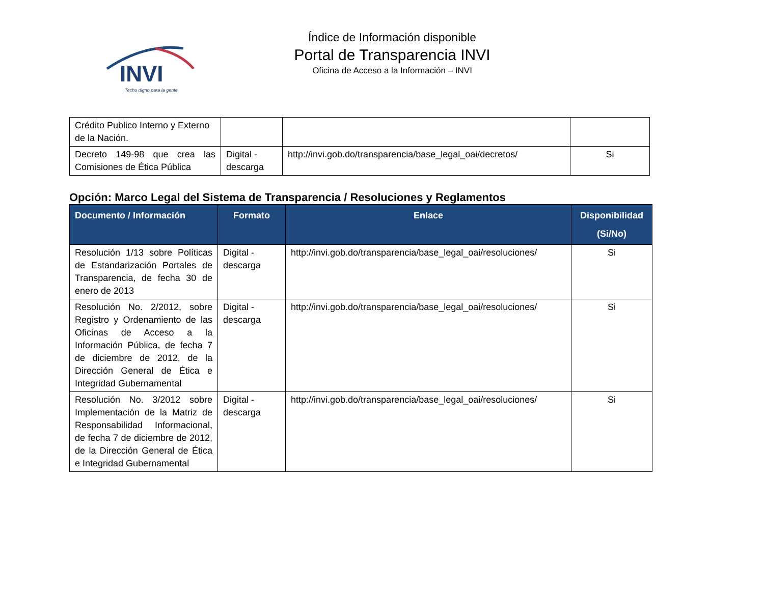INVI
Techo digno para la gente
Índice de Información disponible
Portal de Transparencia INVI
Oficina de Acceso a la Información – INVI
| Crédito Publico Interno y Externo de la Nación. | | | |
| Decreto 149-98 que crea las Comisiones de Ética Pública | Digital - descarga | http://invi.gob.do/transparencia/base_legal_oai/decretos/ | Si |
Opción: Marco Legal del Sistema de Transparencia / Resoluciones y Reglamentos
| Documento / Información | Formato | Enlace | Disponibilidad (Si/No) |
| --- | --- | --- | --- |
| Resolución 1/13 sobre Políticas de Estandarización Portales de Transparencia, de fecha 30 de enero de 2013 | Digital - descarga | http://invi.gob.do/transparencia/base_legal_oai/resoluciones/ | Si |
| Resolución No. 2/2012, sobre Registro y Ordenamiento de las Oficinas de Acceso a la Información Pública, de fecha 7 de diciembre de 2012, de la Dirección General de Ética e Integridad Gubernamental | Digital - descarga | http://invi.gob.do/transparencia/base_legal_oai/resoluciones/ | Si |
| Resolución No. 3/2012 sobre Implementación de la Matriz de Responsabilidad Informacional, de fecha 7 de diciembre de 2012, de la Dirección General de Ética e Integridad Gubernamental | Digital - descarga | http://invi.gob.do/transparencia/base_legal_oai/resoluciones/ | Si |